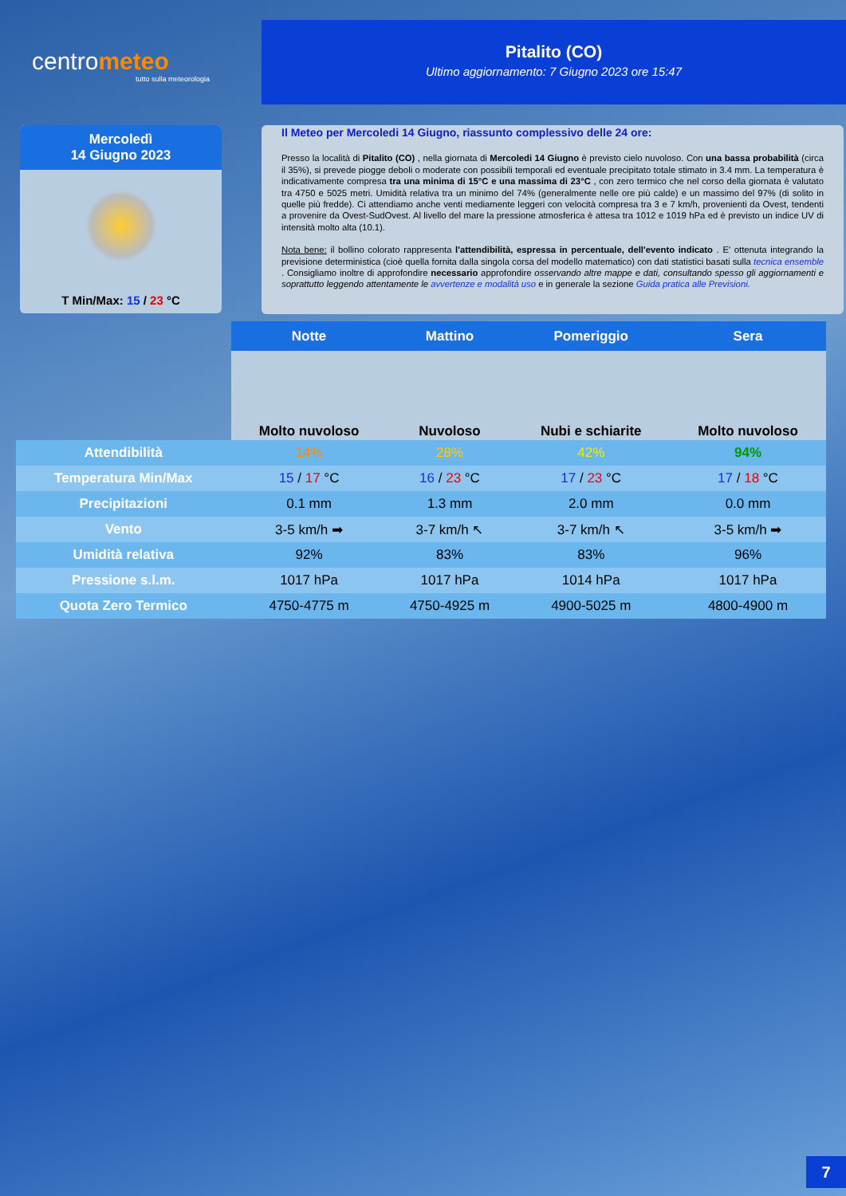centrometeo
tutto sulla meteorologia
Pitalito (CO)
Ultimo aggiornamento: 7 Giugno 2023 ore 15:47
Mercoledì
14 Giugno 2023
T Min/Max: 15 / 23 °C
Il Meteo per Mercoledi 14 Giugno, riassunto complessivo delle 24 ore:
Presso la località di Pitalito (CO) , nella giornata di Mercoledi 14 Giugno è previsto cielo nuvoloso. Con una bassa probabilità (circa il 35%), si prevede piogge deboli o moderate con possibili temporali ed eventuale precipitato totale stimato in 3.4 mm. La temperatura è indicativamente compresa tra una minima di 15°C e una massima di 23°C , con zero termico che nel corso della giornata è valutato tra 4750 e 5025 metri. Umidità relativa tra un minimo del 74% (generalmente nelle ore più calde) e un massimo del 97% (di solito in quelle più fredde). Ci attendiamo anche venti mediamente leggeri con velocità compresa tra 3 e 7 km/h, provenienti da Ovest, tendenti a provenire da Ovest-SudOvest. Al livello del mare la pressione atmosferica è attesa tra 1012 e 1019 hPa ed è previsto un indice UV di intensità molto alta (10.1).
Nota bene: il bollino colorato rappresenta l'attendibilità, espressa in percentuale, dell'evento indicato . E' ottenuta integrando la previsione deterministica (cioè quella fornita dalla singola corsa del modello matematico) con dati statistici basati sulla tecnica ensemble . Consigliamo inoltre di approfondire necessario approfondire osservando altre mappe e dati, consultando spesso gli aggiornamenti e soprattutto leggendo attentamente le avvertenze e modalità uso e in generale la sezione Guida pratica alle Previsioni.
| | Notte | Mattino | Pomeriggio | Sera |
| | Molto nuvoloso | Nuvoloso | Nubi e schiarite | Molto nuvoloso |
| Attendibilità | 14% | 28% | 42% | 94% |
| Temperatura Min/Max | 15 / 17 °C | 16 / 23 °C | 17 / 23 °C | 17 / 18 °C |
| Precipitazioni | 0.1 mm | 1.3 mm | 2.0 mm | 0.0 mm |
| Vento | 3-5 km/h ➡ | 3-7 km/h ↖ | 3-7 km/h ↖ | 3-5 km/h ➡ |
| Umidità relativa | 92% | 83% | 83% | 96% |
| Pressione s.l.m. | 1017 hPa | 1017 hPa | 1014 hPa | 1017 hPa |
| Quota Zero Termico | 4750-4775 m | 4750-4925 m | 4900-5025 m | 4800-4900 m |
7